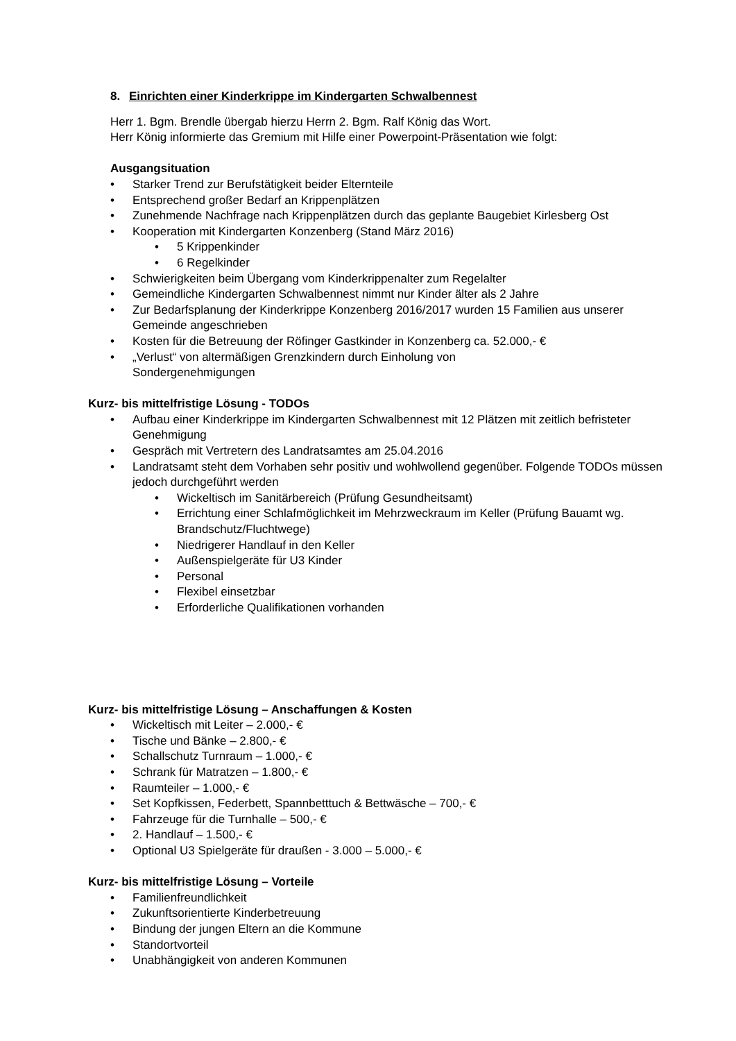8. Einrichten einer Kinderkrippe im Kindergarten Schwalbennest
Herr 1. Bgm. Brendle übergab hierzu Herrn 2. Bgm. Ralf König das Wort.
Herr König informierte das Gremium mit Hilfe einer Powerpoint-Präsentation wie folgt:
Ausgangsituation
• Starker Trend zur Berufstätigkeit beider Elternteile
• Entsprechend großer Bedarf an Krippenplätzen
• Zunehmende Nachfrage nach Krippenplätzen durch das geplante Baugebiet Kirlesberg Ost
• Kooperation mit Kindergarten Konzenberg (Stand März 2016)
• 5 Krippenkinder
• 6 Regelkinder
• Schwierigkeiten beim Übergang vom Kinderkrippenalter zum Regelalter
• Gemeindliche Kindergarten Schwalbennest nimmt nur Kinder älter als 2 Jahre
• Zur Bedarfsplanung der Kinderkrippe Konzenberg 2016/2017 wurden 15 Familien aus unserer Gemeinde angeschrieben
• Kosten für die Betreuung der Röfinger Gastkinder in Konzenberg ca. 52.000,- €
• „Verlust“ von altermäßigen Grenzkindern durch Einholung von Sondergenehmigungen
Kurz- bis mittelfristige Lösung - TODOs
• Aufbau einer Kinderkrippe im Kindergarten Schwalbennest mit 12 Plätzen mit zeitlich befristeter Genehmigung
• Gespräch mit Vertretern des Landratsamtes am 25.04.2016
• Landratsamt steht dem Vorhaben sehr positiv und wohlwollend gegenüber. Folgende TODOs müssen jedoch durchgeführt werden
• Wickeltisch im Sanitärbereich (Prüfung Gesundheitsamt)
• Errichtung einer Schlafmöglichkeit im Mehrzweckraum im Keller (Prüfung Bauamt wg. Brandschutz/Fluchtwege)
• Niedrigerer Handlauf in den Keller
• Außenspielgeräte für U3 Kinder
• Personal
• Flexibel einsetzbar
• Erforderliche Qualifikationen vorhanden
Kurz- bis mittelfristige Lösung – Anschaffungen & Kosten
• Wickeltisch mit Leiter – 2.000,- €
• Tische und Bänke – 2.800,- €
• Schallschutz Turnraum – 1.000,- €
• Schrank für Matratzen – 1.800,- €
• Raumteiler – 1.000,- €
• Set Kopfkissen, Federbett, Spannbetttuch & Bettwäsche – 700,- €
• Fahrzeuge für die Turnhalle – 500,- €
• 2. Handlauf – 1.500,- €
• Optional U3 Spielgeräte für draußen - 3.000 – 5.000,- €
Kurz- bis mittelfristige Lösung – Vorteile
• Familienfreundlichkeit
• Zukunftsorientierte Kinderbetreuung
• Bindung der jungen Eltern an die Kommune
• Standortvorteil
• Unabhängigkeit von anderen Kommunen